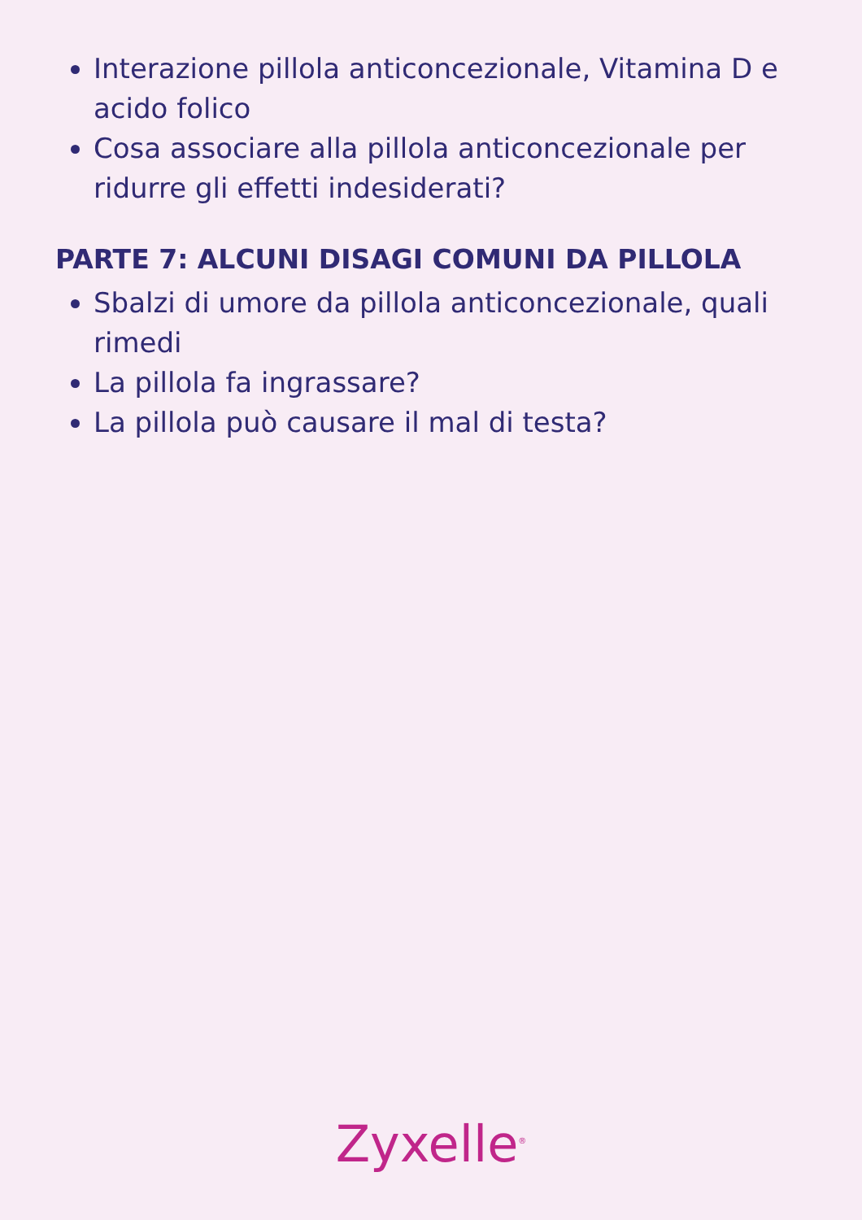Interazione pillola anticoncezionale, Vitamina D e acido folico
Cosa associare alla pillola anticoncezionale per ridurre gli effetti indesiderati?
PARTE 7: ALCUNI DISAGI COMUNI DA PILLOLA
Sbalzi di umore da pillola anticoncezionale, quali rimedi
La pillola fa ingrassare?
La pillola può causare il mal di testa?
Zyxelle<sup>®</sup>